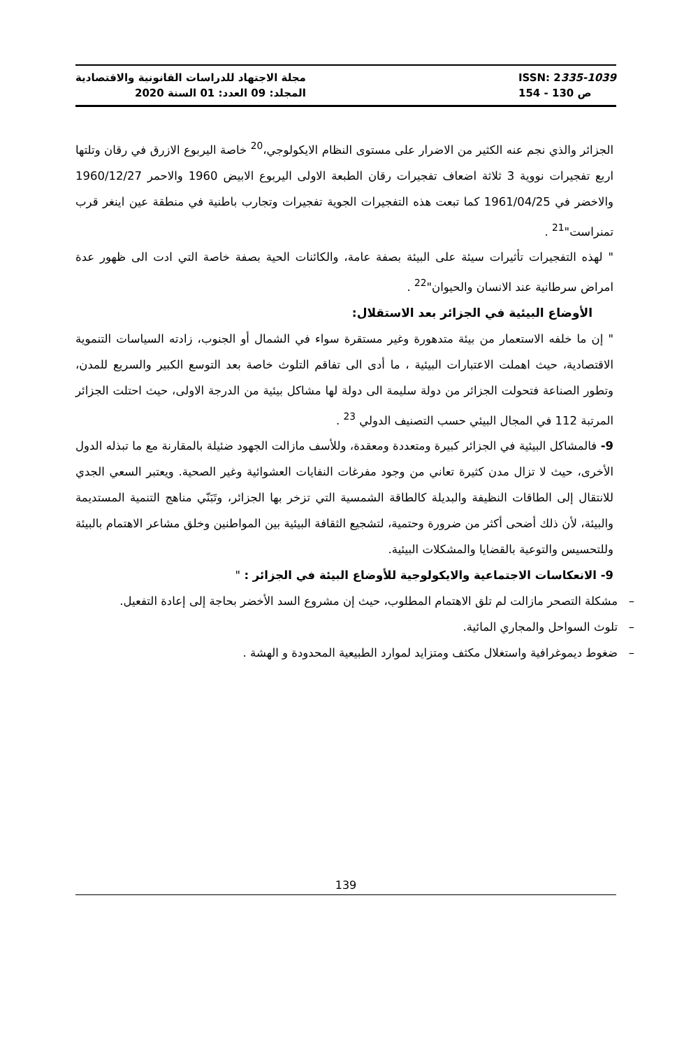مجلة الاجتهاد للدراسات القانونية والاقتصادية
المجلد: 09 العدد: 01 السنة 2020
ISSN: 2335-1039
ص 130 - 154
الجزائر والذي نجم عنه الكثير من الاضرار على مستوى النظام الايكولوجي،<sup>20</sup> خاصة اليربوع الازرق في رقان وتلتها اربع تفجيرات نووية 3 ثلاثة اضعاف تفجيرات رقان الطبعة الاولى اليربوع الابيض 1960 والاحمر 1960/12/27 والاخضر في 1961/04/25 كما تبعت هذه التفجيرات الجوية تفجيرات وتجارب باطنية في منطقة عين اينغر قرب تمنراست"<sup>21</sup> .
" لهذه التفجيرات تأثيرات سيئة على البيئة بصفة عامة، والكائنات الحية بصفة خاصة التي ادت الى ظهور عدة امراض سرطانية عند الانسان والحيوان"<sup>22</sup> .
الأوضاع البيئية في الجزائر بعد الاستقلال:
" إن ما خلفه الاستعمار من بيئة متدهورة وغير مستقرة سواء في الشمال أو الجنوب، زادته السياسات التنموية الاقتصادية، حيث اهملت الاعتبارات البيئية ، ما أدى الى تفاقم التلوث خاصة بعد التوسع الكبير والسريع للمدن، وتطور الصناعة فتحولت الجزائر من دولة سليمة الى دولة لها مشاكل بيئية من الدرجة الاولى، حيث احتلت الجزائر المرتبة 112 في المجال البيئي حسب التصنيف الدولي <sup>23</sup> .
9- فالمشاكل البيئية في الجزائر كبيرة ومتعددة ومعقدة، وللأسف مازالت الجهود ضئيلة بالمقارنة مع ما تبذله الدول الأخرى، حيث لا تزال مدن كثيرة تعاني من وجود مفرغات النفايات العشوائية وغير الصحية. ويعتبر السعي الجدي للانتقال إلى الطاقات النظيفة والبديلة كالطاقة الشمسية التي تزخر بها الجزائر، وتَبَنّي مناهج التنمية المستديمة والبيئة، لأن ذلك أضحى أكثر من ضرورة وحتمية، لتشجيع الثقافة البيئية بين المواطنين وخلق مشاعر الاهتمام بالبيئة وللتحسيس والتوعية بالقضايا والمشكلات البيئية.
9- الانعكاسات الاجتماعية والايكولوجية للأوضاع البيئة في الجزائر : "
– مشكلة التصحر مازالت لم تلق الاهتمام المطلوب، حيث إن مشروع السد الأخضر بحاجة إلى إعادة التفعيل.
– تلوث السواحل والمجاري المائية.
– ضغوط ديموغرافية واستغلال مكثف ومتزايد لموارد الطبيعية المحدودة و الهشة .
139